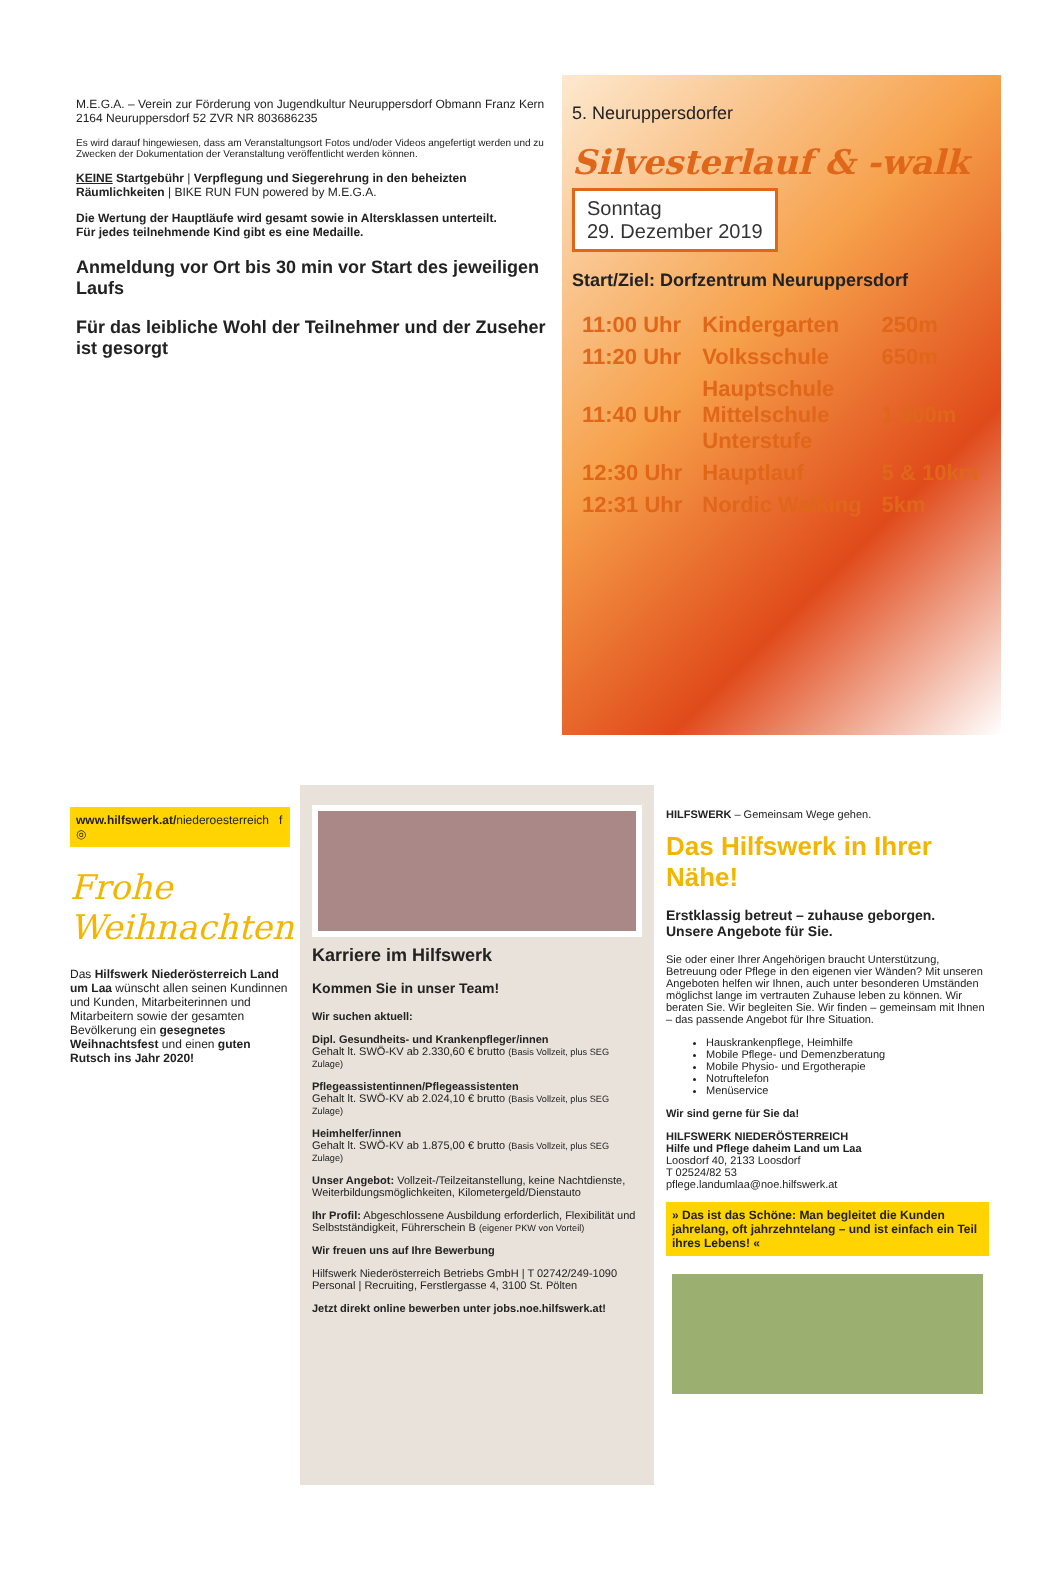M.E.G.A. – Verein zur Förderung von Jugendkultur Neuruppersdorf Obmann Franz Kern 2164 Neuruppersdorf 52 ZVR NR 803686235
Es wird darauf hingewiesen, dass am Veranstaltungsort Fotos und/oder Videos angefertigt werden und zu Zwecken der Dokumentation der Veranstaltung veröffentlicht werden können.
KEINE Startgebühr | Verpflegung und Siegerehrung in den beheizten Räumlichkeiten | BIKE RUN FUN powered by M.E.G.A.
Die Wertung der Hauptläufe wird gesamt sowie in Altersklassen unterteilt.
Für jedes teilnehmende Kind gibt es eine Medaille.
Anmeldung vor Ort bis 30 min vor Start des jeweiligen Laufs
Für das leibliche Wohl der Teilnehmer und der Zuseher ist gesorgt
5. Neuruppersdorfer
Silvesterlauf & -walk
Sonntag
29. Dezember 2019
Start/Ziel: Dorfzentrum Neuruppersdorf
| 11:00 Uhr | Kindergarten | 250m |
| 11:20 Uhr | Volksschule | 650m |
| 11:40 Uhr | Hauptschule Mittelschule Unterstufe | 1.000m |
| 12:30 Uhr | Hauptlauf | 5 & 10km |
| 12:31 Uhr | Nordic Walking | 5km |
www.hilfswerk.at/niederoesterreich f ◎
Frohe Weihnachten
Das Hilfswerk Niederösterreich Land um Laa wünscht allen seinen Kundinnen und Kunden, Mitarbeiterinnen und Mitarbeitern sowie der gesamten Bevölkerung ein gesegnetes Weihnachtsfest und einen guten Rutsch ins Jahr 2020!
Karriere im Hilfswerk
Kommen Sie in unser Team!
Wir suchen aktuell:
Dipl. Gesundheits- und Krankenpfleger/innen
Gehalt lt. SWÖ-KV ab 2.330,60 € brutto (Basis Vollzeit, plus SEG Zulage)
Pflegeassistentinnen/Pflegeassistenten
Gehalt lt. SWÖ-KV ab 2.024,10 € brutto (Basis Vollzeit, plus SEG Zulage)
Heimhelfer/innen
Gehalt lt. SWÖ-KV ab 1.875,00 € brutto (Basis Vollzeit, plus SEG Zulage)
Unser Angebot: Vollzeit-/Teilzeitanstellung, keine Nachtdienste, Weiterbildungsmöglichkeiten, Kilometergeld/Dienstauto
Ihr Profil: Abgeschlossene Ausbildung erforderlich, Flexibilität und Selbstständigkeit, Führerschein B (eigener PKW von Vorteil)
Wir freuen uns auf Ihre Bewerbung
Hilfswerk Niederösterreich Betriebs GmbH | T 02742/249-1090
Personal | Recruiting, Ferstlergasse 4, 3100 St. Pölten
Jetzt direkt online bewerben unter jobs.noe.hilfswerk.at!
HILFSWERK – Gemeinsam Wege gehen.
Das Hilfswerk in Ihrer Nähe!
Erstklassig betreut – zuhause geborgen.
Unsere Angebote für Sie.
Sie oder einer Ihrer Angehörigen braucht Unterstützung, Betreuung oder Pflege in den eigenen vier Wänden? Mit unseren Angeboten helfen wir Ihnen, auch unter besonderen Umständen möglichst lange im vertrauten Zuhause leben zu können. Wir beraten Sie. Wir begleiten Sie. Wir finden – gemeinsam mit Ihnen – das passende Angebot für Ihre Situation.
Hauskrankenpflege, Heimhilfe
Mobile Pflege- und Demenzberatung
Mobile Physio- und Ergotherapie
Notruftelefon
Menüservice
Wir sind gerne für Sie da!
HILFSWERK NIEDERÖSTERREICH
Hilfe und Pflege daheim Land um Laa
Loosdorf 40, 2133 Loosdorf
T 02524/82 53
pflege.landumlaa@noe.hilfswerk.at
» Das ist das Schöne: Man begleitet die Kunden jahrelang, oft jahrzehntelang – und ist einfach ein Teil ihres Lebens! «